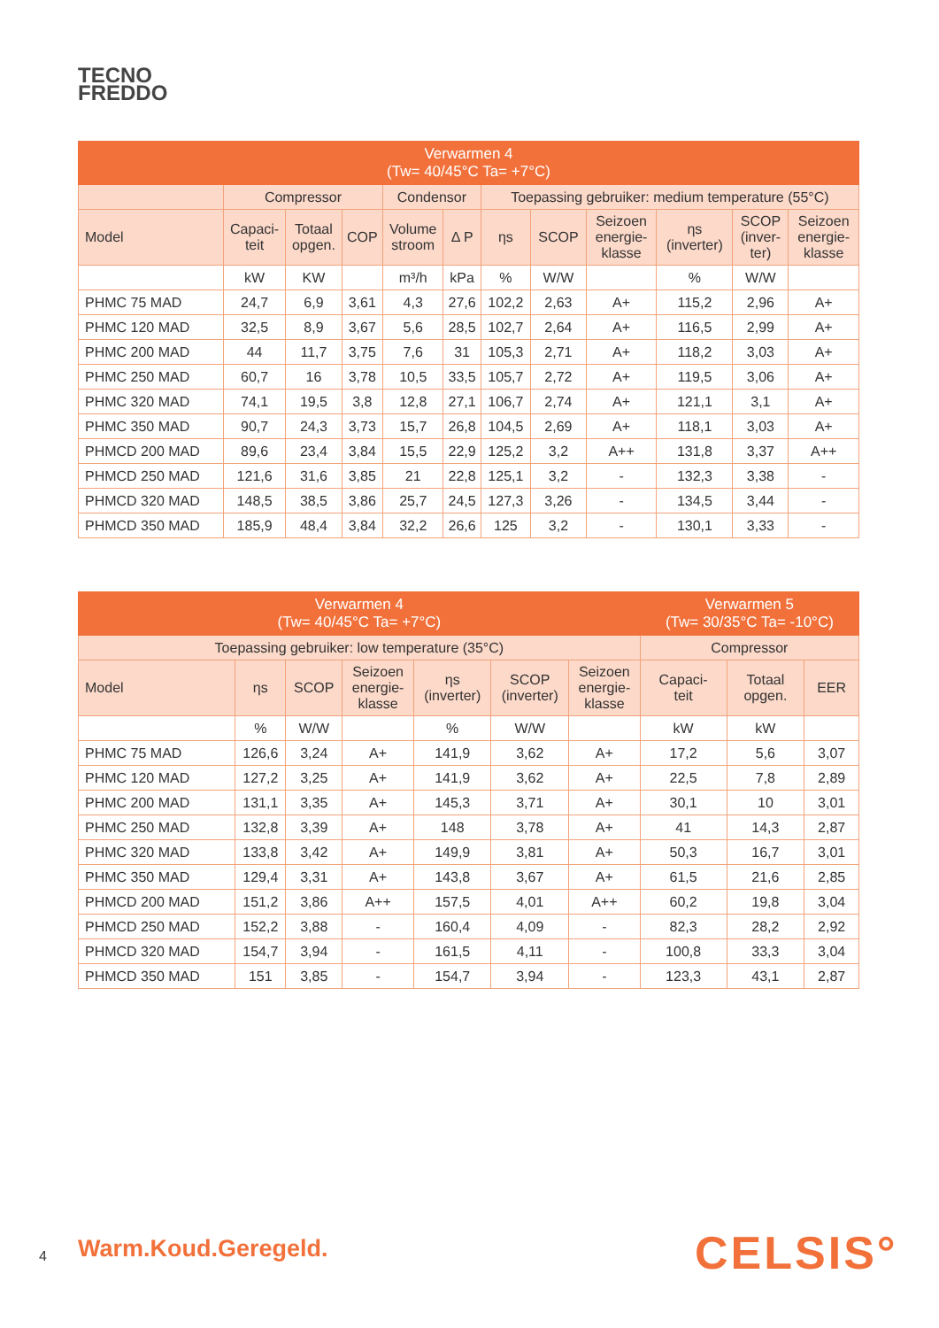TECNO
FREDDO
| Verwarmen 4 (Tw= 40/45°C Ta= +7°C) | | | | | | | | | | | |
| --- | --- | --- | --- | --- | --- | --- | --- | --- | --- | --- | --- |
| | Compressor | | | Condensor | | Toepassing gebruiker: medium temperature (55°C) | | | | | |
| Model | Capaci- teit | Totaal opgen. | COP | Volume stroom | Δ P | ηs | SCOP | Seizoen energie- klasse | ηs (inverter) | SCOP (inver- ter) | Seizoen energie- klasse |
| | kW | KW | | m³/h | kPa | % | W/W | | % | W/W | |
| PHMC 75 MAD | 24,7 | 6,9 | 3,61 | 4,3 | 27,6 | 102,2 | 2,63 | A+ | 115,2 | 2,96 | A+ |
| PHMC 120 MAD | 32,5 | 8,9 | 3,67 | 5,6 | 28,5 | 102,7 | 2,64 | A+ | 116,5 | 2,99 | A+ |
| PHMC 200 MAD | 44 | 11,7 | 3,75 | 7,6 | 31 | 105,3 | 2,71 | A+ | 118,2 | 3,03 | A+ |
| PHMC 250 MAD | 60,7 | 16 | 3,78 | 10,5 | 33,5 | 105,7 | 2,72 | A+ | 119,5 | 3,06 | A+ |
| PHMC 320 MAD | 74,1 | 19,5 | 3,8 | 12,8 | 27,1 | 106,7 | 2,74 | A+ | 121,1 | 3,1 | A+ |
| PHMC 350 MAD | 90,7 | 24,3 | 3,73 | 15,7 | 26,8 | 104,5 | 2,69 | A+ | 118,1 | 3,03 | A+ |
| PHMCD 200 MAD | 89,6 | 23,4 | 3,84 | 15,5 | 22,9 | 125,2 | 3,2 | A++ | 131,8 | 3,37 | A++ |
| PHMCD 250 MAD | 121,6 | 31,6 | 3,85 | 21 | 22,8 | 125,1 | 3,2 | - | 132,3 | 3,38 | - |
| PHMCD 320 MAD | 148,5 | 38,5 | 3,86 | 25,7 | 24,5 | 127,3 | 3,26 | - | 134,5 | 3,44 | - |
| PHMCD 350 MAD | 185,9 | 48,4 | 3,84 | 32,2 | 26,6 | 125 | 3,2 | - | 130,1 | 3,33 | - |
| Verwarmen 4 (Tw= 40/45°C Ta= +7°C) | | | | | | | Verwarmen 5 (Tw= 30/35°C Ta= -10°C) | | |
| --- | --- | --- | --- | --- | --- | --- | --- | --- | --- |
| Toepassing gebruiker: low temperature (35°C) | | | | | | | Compressor | | |
| Model | ηs | SCOP | Seizoen energie- klasse | ηs (inverter) | SCOP (inverter) | Seizoen energie- klasse | Capaci- teit | Totaal opgen. | EER |
| | % | W/W | | % | W/W | | kW | kW | |
| PHMC 75 MAD | 126,6 | 3,24 | A+ | 141,9 | 3,62 | A+ | 17,2 | 5,6 | 3,07 |
| PHMC 120 MAD | 127,2 | 3,25 | A+ | 141,9 | 3,62 | A+ | 22,5 | 7,8 | 2,89 |
| PHMC 200 MAD | 131,1 | 3,35 | A+ | 145,3 | 3,71 | A+ | 30,1 | 10 | 3,01 |
| PHMC 250 MAD | 132,8 | 3,39 | A+ | 148 | 3,78 | A+ | 41 | 14,3 | 2,87 |
| PHMC 320 MAD | 133,8 | 3,42 | A+ | 149,9 | 3,81 | A+ | 50,3 | 16,7 | 3,01 |
| PHMC 350 MAD | 129,4 | 3,31 | A+ | 143,8 | 3,67 | A+ | 61,5 | 21,6 | 2,85 |
| PHMCD 200 MAD | 151,2 | 3,86 | A++ | 157,5 | 4,01 | A++ | 60,2 | 19,8 | 3,04 |
| PHMCD 250 MAD | 152,2 | 3,88 | - | 160,4 | 4,09 | - | 82,3 | 28,2 | 2,92 |
| PHMCD 320 MAD | 154,7 | 3,94 | - | 161,5 | 4,11 | - | 100,8 | 33,3 | 3,04 |
| PHMCD 350 MAD | 151 | 3,85 | - | 154,7 | 3,94 | - | 123,3 | 43,1 | 2,87 |
4 Warm.Koud.Geregeld. CELSIS°